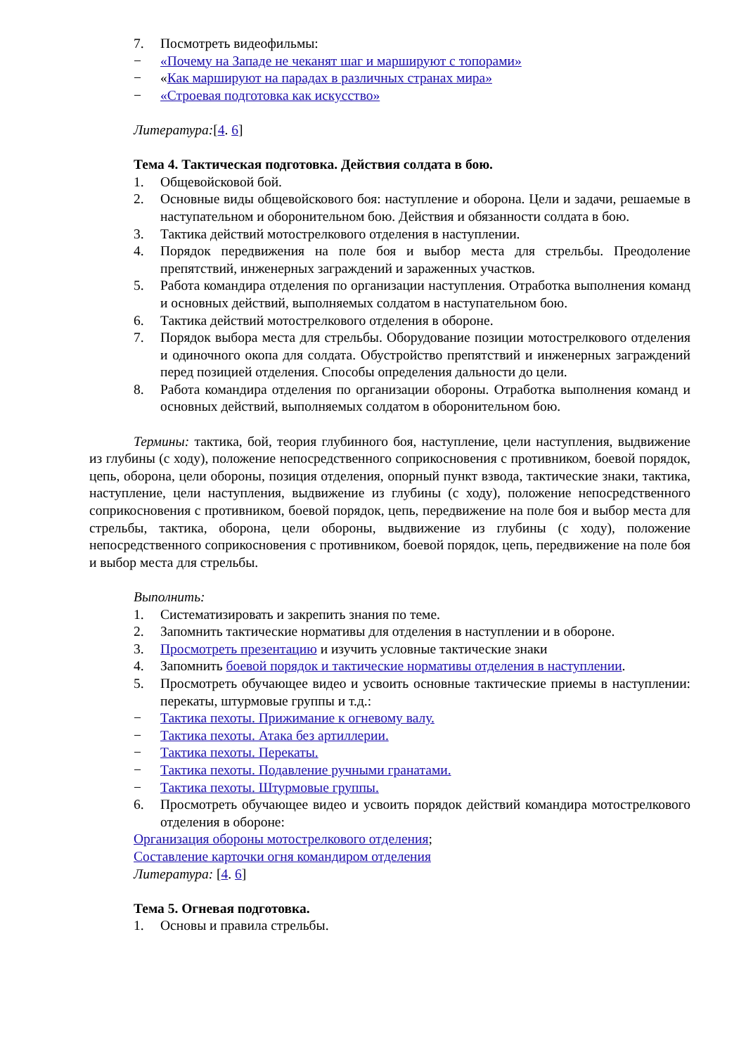7. Посмотреть видеофильмы:
− «Почему на Западе не чеканят шаг и маршируют с топорами»
− «Как маршируют на парадах в различных странах мира»
− «Строевая подготовка как искусство»
Литература:[4. 6]
Тема 4. Тактическая подготовка. Действия солдата в бою.
1. Общевойсковой бой.
2. Основные виды общевойскового боя: наступление и оборона. Цели и задачи, решаемые в наступательном и оборонительном бою. Действия и обязанности солдата в бою.
3. Тактика действий мотострелкового отделения в наступлении.
4. Порядок передвижения на поле боя и выбор места для стрельбы. Преодоление препятствий, инженерных заграждений и зараженных участков.
5. Работа командира отделения по организации наступления. Отработка выполнения команд и основных действий, выполняемых солдатом в наступательном бою.
6. Тактика действий мотострелкового отделения в обороне.
7. Порядок выбора места для стрельбы. Оборудование позиции мотострелкового отделения и одиночного окопа для солдата. Обустройство препятствий и инженерных заграждений перед позицией отделения. Способы определения дальности до цели.
8. Работа командира отделения по организации обороны. Отработка выполнения команд и основных действий, выполняемых солдатом в оборонительном бою.
Термины: тактика, бой, теория глубинного боя, наступление, цели наступления, выдвижение из глубины (с ходу), положение непосредственного соприкосновения с противником, боевой порядок, цепь, оборона, цели обороны, позиция отделения, опорный пункт взвода, тактические знаки, тактика, наступление, цели наступления, выдвижение из глубины (с ходу), положение непосредственного соприкосновения с противником, боевой порядок, цепь, передвижение на поле боя и выбор места для стрельбы, тактика, оборона, цели обороны, выдвижение из глубины (с ходу), положение непосредственного соприкосновения с противником, боевой порядок, цепь, передвижение на поле боя и выбор места для стрельбы.
Выполнить:
1. Систематизировать и закрепить знания по теме.
2. Запомнить тактические нормативы для отделения в наступлении и в обороне.
3. Просмотреть презентацию и изучить условные тактические знаки
4. Запомнить боевой порядок и тактические нормативы отделения в наступлении.
5. Просмотреть обучающее видео и усвоить основные тактические приемы в наступлении: перекаты, штурмовые группы и т.д.:
− Тактика пехоты. Прижимание к огневому валу.
− Тактика пехоты. Атака без артиллерии.
− Тактика пехоты. Перекаты.
− Тактика пехоты. Подавление ручными гранатами.
− Тактика пехоты. Штурмовые группы.
6. Просмотреть обучающее видео и усвоить порядок действий командира мотострелкового отделения в обороне:
Организация обороны мотострелкового отделения;
Составление карточки огня командиром отделения
Литература: [4. 6]
Тема 5. Огневая подготовка.
1. Основы и правила стрельбы.